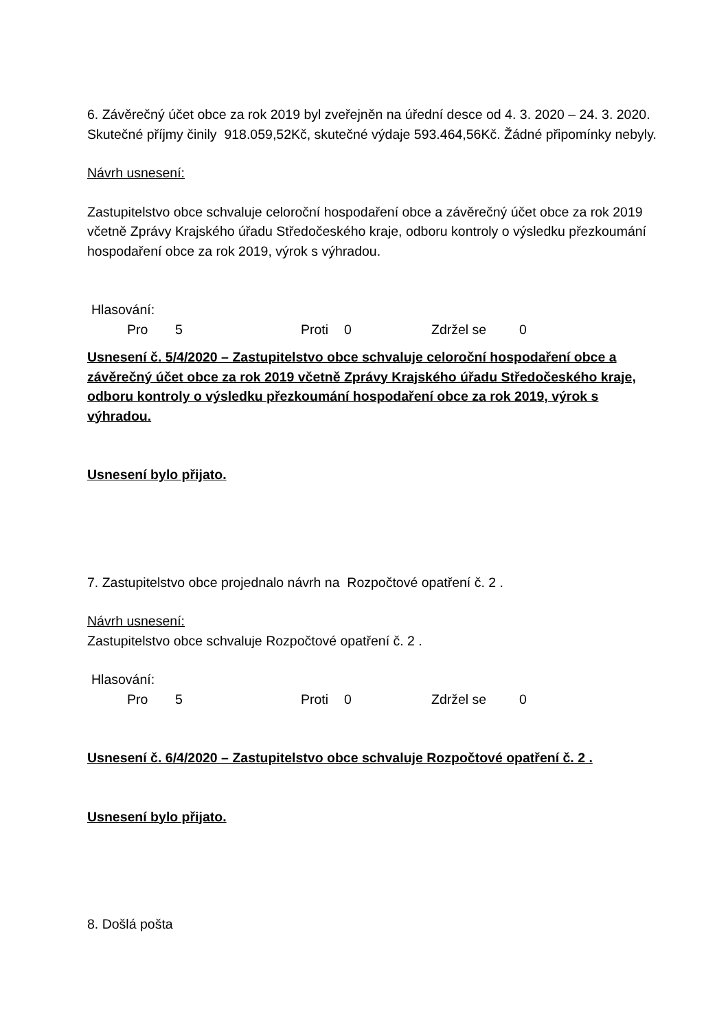6. Závěrečný účet obce za rok 2019 byl zveřejněn na úřední desce od 4. 3. 2020 – 24. 3. 2020. Skutečné příjmy činily 918.059,52Kč, skutečné výdaje 593.464,56Kč. Žádné připomínky nebyly.
Návrh usnesení:
Zastupitelstvo obce schvaluje celoroční hospodaření obce a závěrečný účet obce za rok 2019 včetně Zprávy Krajského úřadu Středočeského kraje, odboru kontroly o výsledku přezkoumání hospodaření obce za rok 2019, výrok s výhradou.
Hlasování:
Pro 5 Proti 0 Zdržel se 0
Usnesení č. 5/4/2020 – Zastupitelstvo obce schvaluje celoroční hospodaření obce a závěrečný účet obce za rok 2019 včetně Zprávy Krajského úřadu Středočeského kraje, odboru kontroly o výsledku přezkoumání hospodaření obce za rok 2019, výrok s výhradou.
Usnesení bylo přijato.
7. Zastupitelstvo obce projednalo návrh na Rozpočtové opatření č. 2 .
Návrh usnesení:
Zastupitelstvo obce schvaluje Rozpočtové opatření č. 2 .
Hlasování:
Pro 5 Proti 0 Zdržel se 0
Usnesení č. 6/4/2020 – Zastupitelstvo obce schvaluje Rozpočtové opatření č. 2 .
Usnesení bylo přijato.
8. Došlá pošta